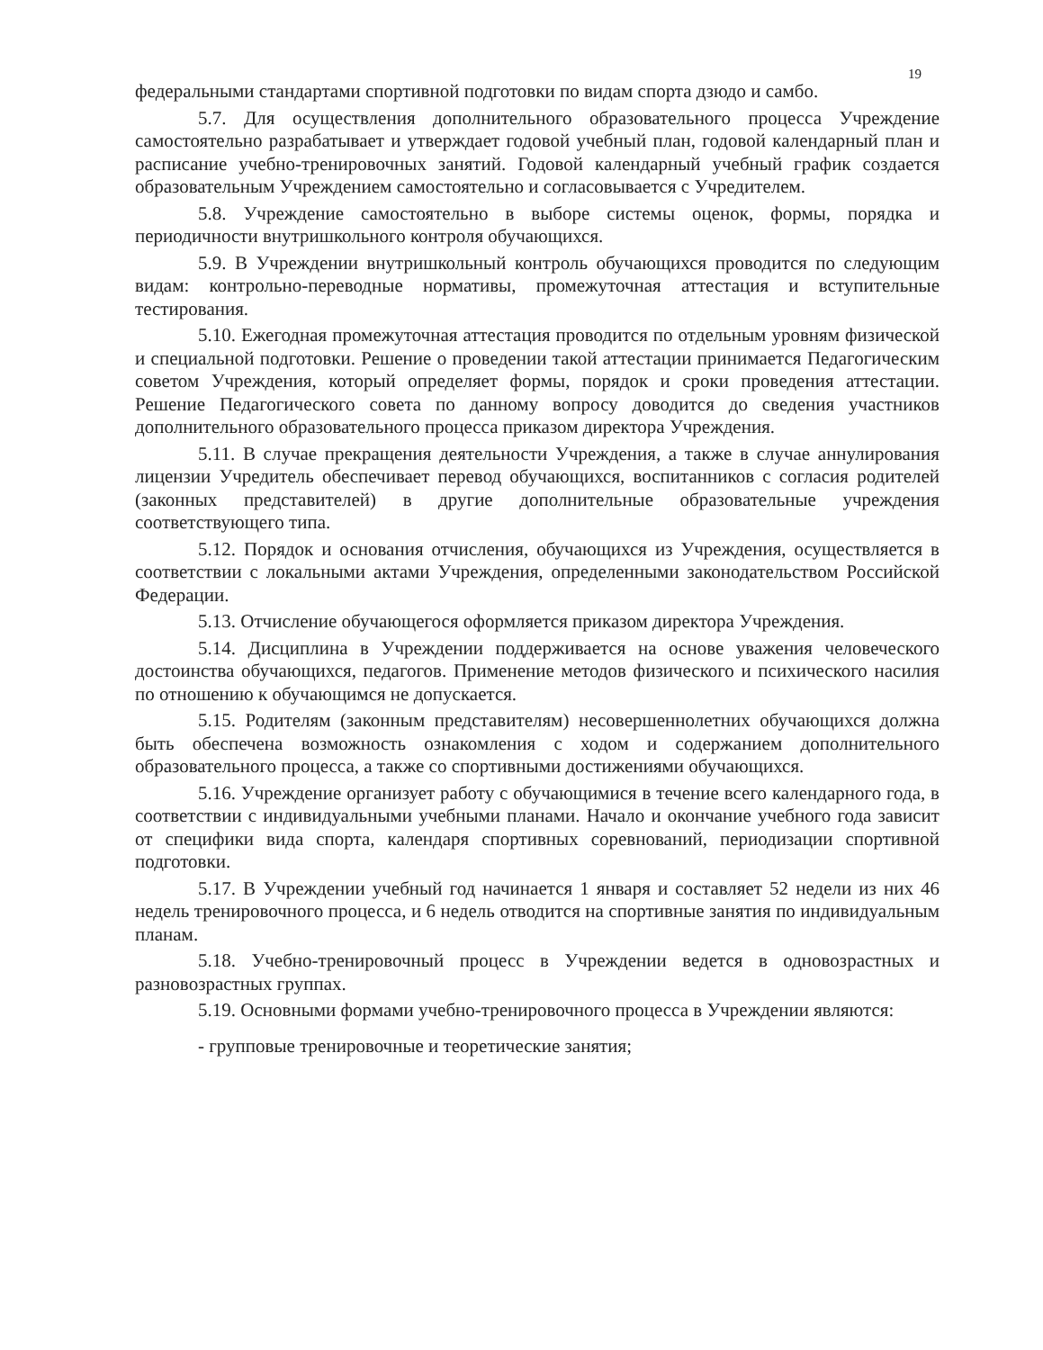19
федеральными стандартами спортивной подготовки по видам спорта дзюдо и самбо.
5.7. Для осуществления дополнительного образовательного процесса Учреждение самостоятельно разрабатывает и утверждает годовой учебный план, годовой календарный план и расписание учебно-тренировочных занятий. Годовой календарный учебный график создается образовательным Учреждением самостоятельно и согласовывается с Учредителем.
5.8. Учреждение самостоятельно в выборе системы оценок, формы, порядка и периодичности внутришкольного контроля обучающихся.
5.9. В Учреждении внутришкольный контроль обучающихся проводится по следующим видам: контрольно-переводные нормативы, промежуточная аттестация и вступительные тестирования.
5.10. Ежегодная промежуточная аттестация проводится по отдельным уровням физической и специальной подготовки. Решение о проведении такой аттестации принимается Педагогическим советом Учреждения, который определяет формы, порядок и сроки проведения аттестации. Решение Педагогического совета по данному вопросу доводится до сведения участников дополнительного образовательного процесса приказом директора Учреждения.
5.11. В случае прекращения деятельности Учреждения, а также в случае аннулирования лицензии Учредитель обеспечивает перевод обучающихся, воспитанников с согласия родителей (законных представителей) в другие дополнительные образовательные учреждения соответствующего типа.
5.12. Порядок и основания отчисления, обучающихся из Учреждения, осуществляется в соответствии с локальными актами Учреждения, определенными законодательством Российской Федерации.
5.13. Отчисление обучающегося оформляется приказом директора Учреждения.
5.14. Дисциплина в Учреждении поддерживается на основе уважения человеческого достоинства обучающихся, педагогов. Применение методов физического и психического насилия по отношению к обучающимся не допускается.
5.15. Родителям (законным представителям) несовершеннолетних обучающихся должна быть обеспечена возможность ознакомления с ходом и содержанием дополнительного образовательного процесса, а также со спортивными достижениями обучающихся.
5.16. Учреждение организует работу с обучающимися в течение всего календарного года, в соответствии с индивидуальными учебными планами. Начало и окончание учебного года зависит от специфики вида спорта, календаря спортивных соревнований, периодизации спортивной подготовки.
5.17. В Учреждении учебный год начинается 1 января и составляет 52 недели из них 46 недель тренировочного процесса, и 6 недель отводится на спортивные занятия по индивидуальным планам.
5.18. Учебно-тренировочный процесс в Учреждении ведется в одновозрастных и разновозрастных группах.
5.19. Основными формами учебно-тренировочного процесса в Учреждении являются:
- групповые тренировочные и теоретические занятия;